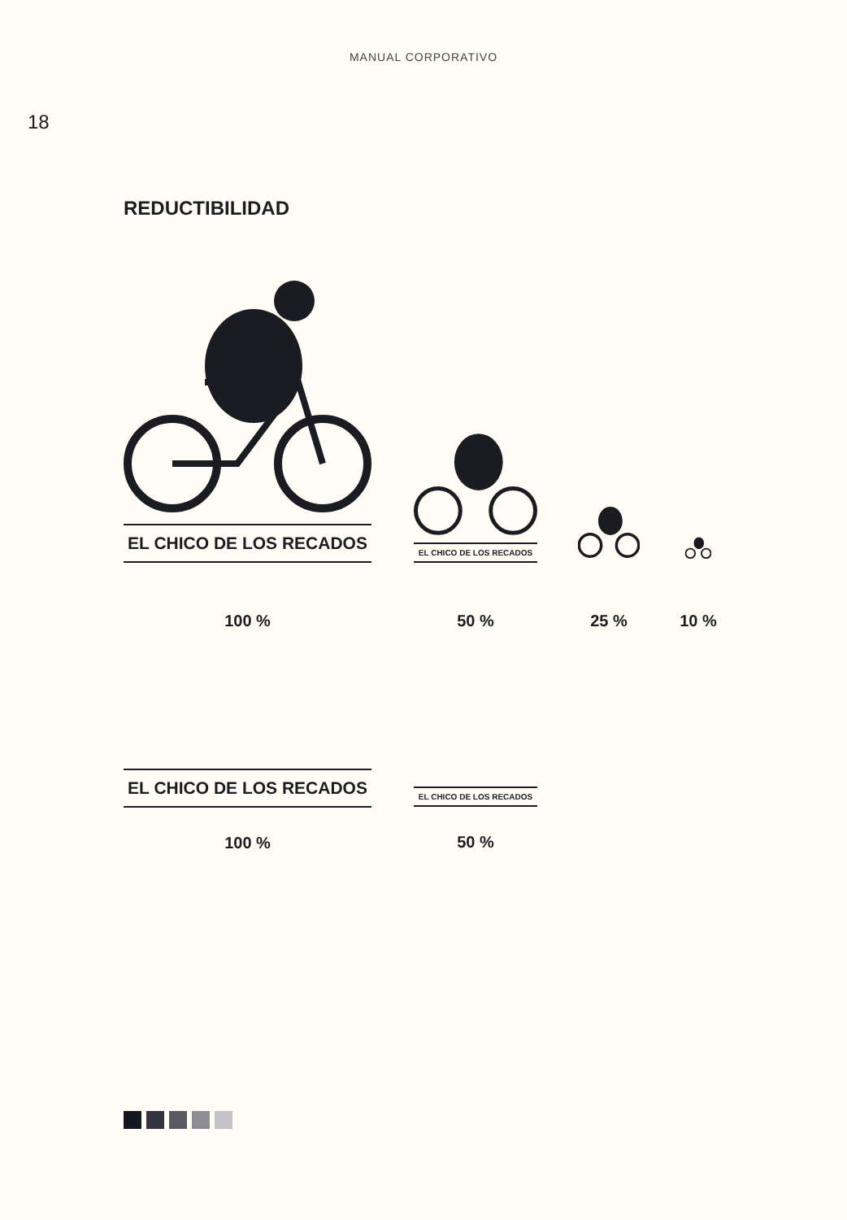MANUAL CORPORATIVO
18
REDUCTIBILIDAD
EL CHICO DE LOS RECADOS
100 %
EL CHICO DE LOS RECADOS
50 %
25 %
10 %
EL CHICO DE LOS RECADOS
100 %
EL CHICO DE LOS RECADOS
50 %